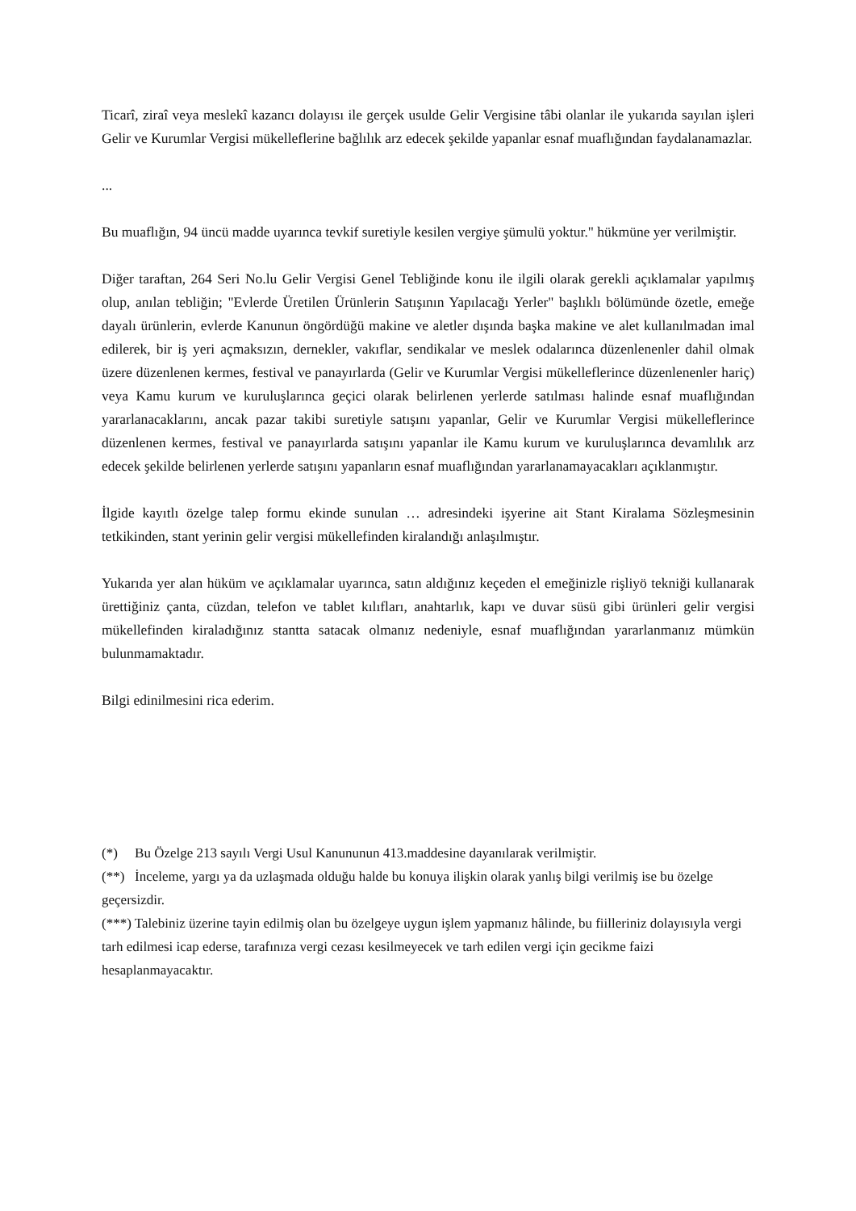Ticarî, ziraî veya meslekî kazancı dolayısı ile gerçek usulde Gelir Vergisine tâbi olanlar ile yukarıda sayılan işleri Gelir ve Kurumlar Vergisi mükelleflerine bağlılık arz edecek şekilde yapanlar esnaf muaflığından faydalanamazlar.
...
Bu muaflığın, 94 üncü madde uyarınca tevkif suretiyle kesilen vergiye şümulü yoktur." hükmüne yer verilmiştir.
Diğer taraftan, 264 Seri No.lu Gelir Vergisi Genel Tebliğinde konu ile ilgili olarak gerekli açıklamalar yapılmış olup, anılan tebliğin; "Evlerde Üretilen Ürünlerin Satışının Yapılacağı Yerler" başlıklı bölümünde özetle, emeğe dayalı ürünlerin, evlerde Kanunun öngördüğü makine ve aletler dışında başka makine ve alet kullanılmadan imal edilerek, bir iş yeri açmaksızın, dernekler, vakıflar, sendikalar ve meslek odalarınca düzenlenenler dahil olmak üzere düzenlenen kermes, festival ve panayırlarda (Gelir ve Kurumlar Vergisi mükelleflerince düzenlenenler hariç) veya Kamu kurum ve kuruluşlarınca geçici olarak belirlenen yerlerde satılması halinde esnaf muaflığından yararlanacaklarını, ancak pazar takibi suretiyle satışını yapanlar, Gelir ve Kurumlar Vergisi mükelleflerince düzenlenen kermes, festival ve panayırlarda satışını yapanlar ile Kamu kurum ve kuruluşlarınca devamlılık arz edecek şekilde belirlenen yerlerde satışını yapanların esnaf muaflığından yararlanamayacakları açıklanmıştır.
İlgide kayıtlı özelge talep formu ekinde sunulan … adresindeki işyerine ait Stant Kiralama Sözleşmesinin tetkikinden, stant yerinin gelir vergisi mükellefinden kiralandığı anlaşılmıştır.
Yukarıda yer alan hüküm ve açıklamalar uyarınca, satın aldığınız keçeden el emeğinizle rişliyö tekniği kullanarak ürettiğiniz çanta, cüzdan, telefon ve tablet kılıfları, anahtarlık, kapı ve duvar süsü gibi ürünleri gelir vergisi mükellefinden kiraladığınız stantta satacak olmanız nedeniyle, esnaf muaflığından yararlanmanız mümkün bulunmamaktadır.
Bilgi edinilmesini rica ederim.
(*) Bu Özelge 213 sayılı Vergi Usul Kanununun 413.maddesine dayanılarak verilmiştir.
(**) İnceleme, yargı ya da uzlaşmada olduğu halde bu konuya ilişkin olarak yanlış bilgi verilmiş ise bu özelge geçersizdir.
(***) Talebiniz üzerine tayin edilmiş olan bu özelgeye uygun işlem yapmanız hâlinde, bu fiilleriniz dolayısıyla vergi tarh edilmesi icap ederse, tarafınıza vergi cezası kesilmeyecek ve tarh edilen vergi için gecikme faizi hesaplanmayacaktır.